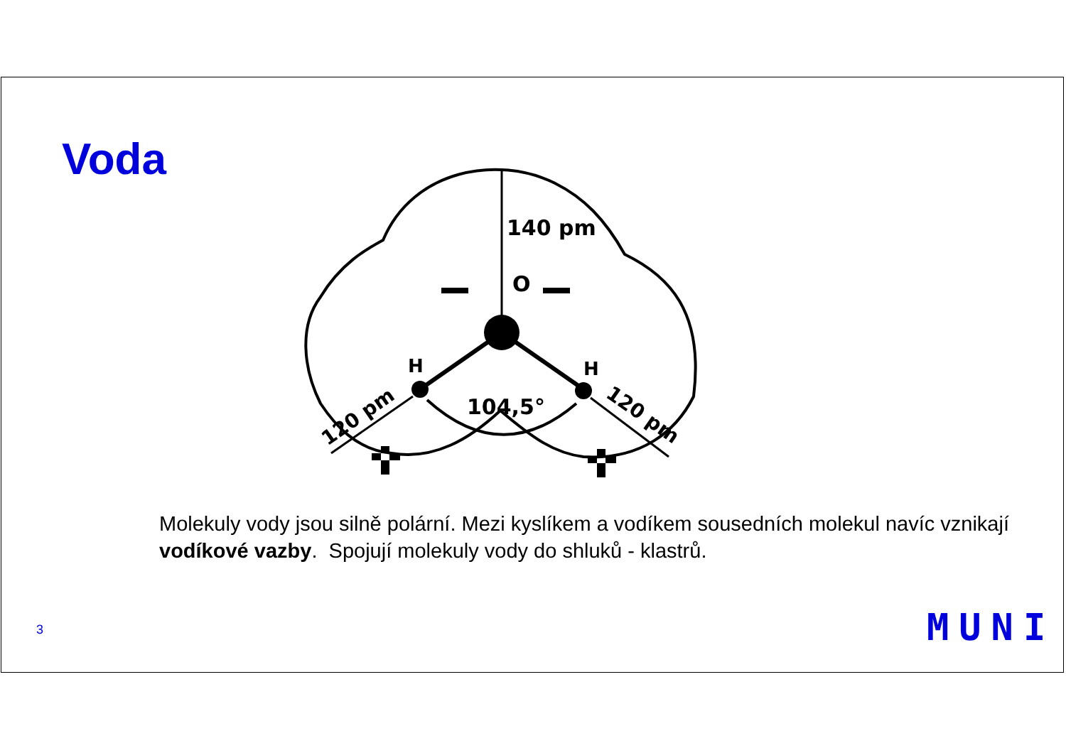Voda
140 pm
O
H
H
104,5°
120 pm
120 pm
Molekuly vody jsou silně polární. Mezi kyslíkem a vodíkem sousedních molekul navíc vznikají vodíkové vazby. Spojují molekuly vody do shluků - klastrů.
3 MUNI